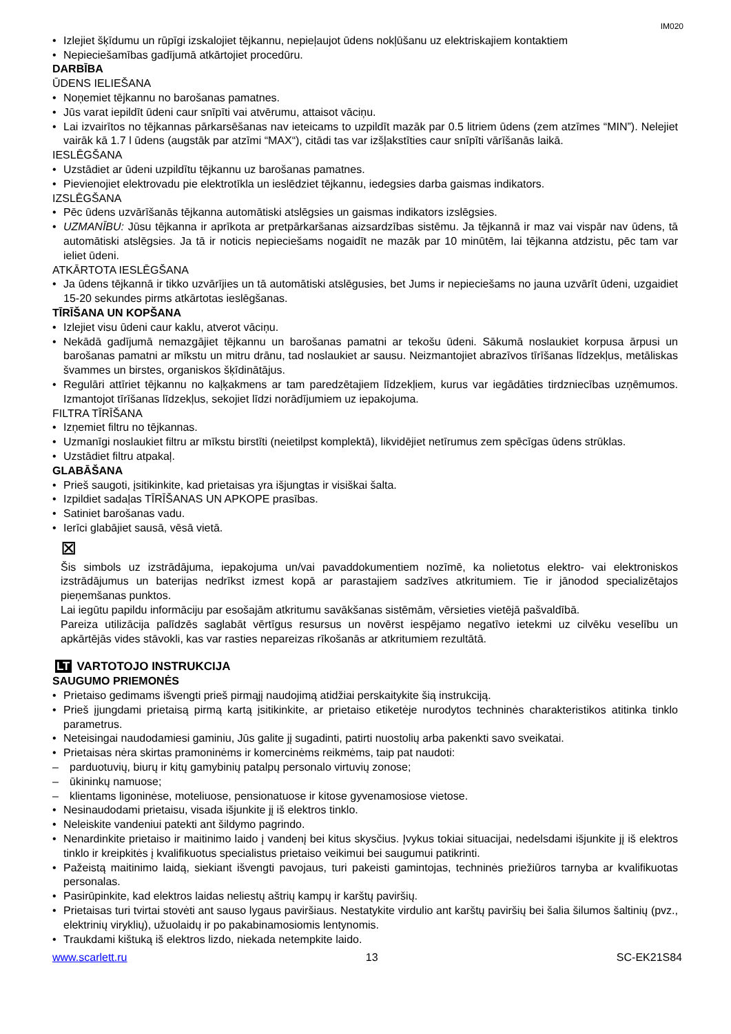IM020
Izlejiet šķīdumu un rūpīgi izskalojiet tējkannu, nepieļaujot ūdens nokļūšanu uz elektriskajiem kontaktiem
Nepieciešamības gadījumā atkārtojiet procedūru.
DARBĪBA
ŪDENS IELIEŠANA
Noņemiet tējkannu no barošanas pamatnes.
Jūs varat iepildīt ūdeni caur snīpīti vai atvērumu, attaisot vāciņu.
Lai izvairītos no tējkannas pārkarsēšanas nav ieteicams to uzpildīt mazāk par 0.5 litriem ūdens (zem atzīmes “MIN”). Nelejiet vairāk kā 1.7 l ūdens (augstāk par atzīmi “MAX“), citādi tas var izšļakstīties caur snīpīti vārīšanās laikā.
IESLĒGŠANA
Uzstādiet ar ūdeni uzpildītu tējkannu uz barošanas pamatnes.
Pievienojiet elektrovadu pie elektrotīkla un ieslēdziet tējkannu, iedegsies darba gaismas indikators.
IZSLĒGŠANA
Pēc ūdens uzvārīšanās tējkanna automātiski atslēgsies un gaismas indikators izslēgsies.
UZMANĪBU: Jūsu tējkanna ir aprīkota ar pretpārkaršanas aizsardzības sistēmu. Ja tējkannā ir maz vai vispār nav ūdens, tā automātiski atslēgsies. Ja tā ir noticis nepieciešams nogaidīt ne mazāk par 10 minūtēm, lai tējkanna atdzistu, pēc tam var ieliet ūdeni.
ATKĀRTOTA IESLĒGŠANA
Ja ūdens tējkannā ir tikko uzvārījies un tā automātiski atslēgusies, bet Jums ir nepieciešams no jauna uzvārīt ūdeni, uzgaidiet 15-20 sekundes pirms atkārtotas ieslēgšanas.
TĪRĪŠANA UN KOPŠANA
Izlejiet visu ūdeni caur kaklu, atverot vāciņu.
Nekādā gadījumā nemazgājiet tējkannu un barošanas pamatni ar tekošu ūdeni. Sākumā noslaukiet korpusa ārpusi un barošanas pamatni ar mīkstu un mitru drānu, tad noslaukiet ar sausu. Neizmantojiet abrazīvos tīrīšanas līdzekļus, metāliskas švammes un birstes, organiskos šķīdinātājus.
Regulāri attīriet tējkannu no kaļķakmens ar tam paredzētajiem līdzekļiem, kurus var iegādāties tirdzniecības uzņēmumos. Izmantojot tīrīšanas līdzekļus, sekojiet līdzi norādījumiem uz iepakojuma.
FILTRA TĪRĪŠANA
Izņemiet filtru no tējkannas.
Uzmanīgi noslaukiet filtru ar mīkstu birstīti (neietilpst komplektā), likvidējiet netīrumus zem spēcīgas ūdens strūklas.
Uzstādiet filtru atpakaļ.
GLABĀŠANA
Prieš saugoti, įsitikinkite, kad prietaisas yra išjungtas ir visiškai šalta.
Izpildiet sadaļas TĪRĪŠANAS UN APKOPE prasības.
Satiniet barošanas vadu.
Ierīci glabājiet sausā, vēsā vietā.
⊠
Šis simbols uz izstrādājuma, iepakojuma un/vai pavaddokumentiem nozīmē, ka nolietotus elektro- vai elektroniskos izstrādājumus un baterijas nedrīkst izmest kopā ar parastajiem sadzīves atkritumiem. Tie ir jānodod specializētajos pieņemšanas punktos.
Lai iegūtu papildu informāciju par esošajām atkritumu savākšanas sistēmām, vērsieties vietējā pašvaldībā.
Pareiza utilizācija palīdzēs saglabāt vērtīgus resursus un novērst iespējamo negatīvo ietekmi uz cilvēku veselību un apkārtējās vides stāvokli, kas var rasties nepareizas rīkošanās ar atkritumiem rezultātā.
LT VARTOTOJO INSTRUKCIJA
SAUGUMO PRIEMONĖS
Prietaiso gedimams išvengti prieš pirmąjį naudojimą atidžiai perskaitykite šią instrukciją.
Prieš įjungdami prietaisą pirmą kartą įsitikinkite, ar prietaiso etiketėje nurodytos techninės charakteristikos atitinka tinklo parametrus.
Neteisingai naudodamiesi gaminiu, Jūs galite jį sugadinti, patirti nuostolių arba pakenkti savo sveikatai.
Prietaisas nėra skirtas pramoninėms ir komercinėms reikmėms, taip pat naudoti:
parduotuvių, biurų ir kitų gamybinių patalpų personalo virtuvių zonose;
ūkininkų namuose;
klientams ligoninėse, moteliuose, pensionatuose ir kitose gyvenamosiose vietose.
Nesinaudodami prietaisu, visada išjunkite jį iš elektros tinklo.
Neleiskite vandeniui patekti ant šildymo pagrindo.
Nenardinkite prietaiso ir maitinimo laido į vandenį bei kitus skysčius. Įvykus tokiai situacijai, nedelsdami išjunkite jį iš elektros tinklo ir kreipkitės į kvalifikuotus specialistus prietaiso veikimui bei saugumui patikrinti.
Pažeistą maitinimo laidą, siekiant išvengti pavojaus, turi pakeisti gamintojas, techninės priežiūros tarnyba ar kvalifikuotas personalas.
Pasirūpinkite, kad elektros laidas neliestų aštrių kampų ir karštų paviršių.
Prietaisas turi tvirtai stovėti ant sauso lygaus paviršiaus. Nestatykite virdulio ant karštų paviršių bei šalia šilumos šaltinių (pvz., elektrinių viryklių), užuolaidų ir po pakabinamosiomis lentynomis.
Traukdami kištuką iš elektros lizdo, niekada netempkite laido.
www.scarlett.ru 13 SC-EK21S84